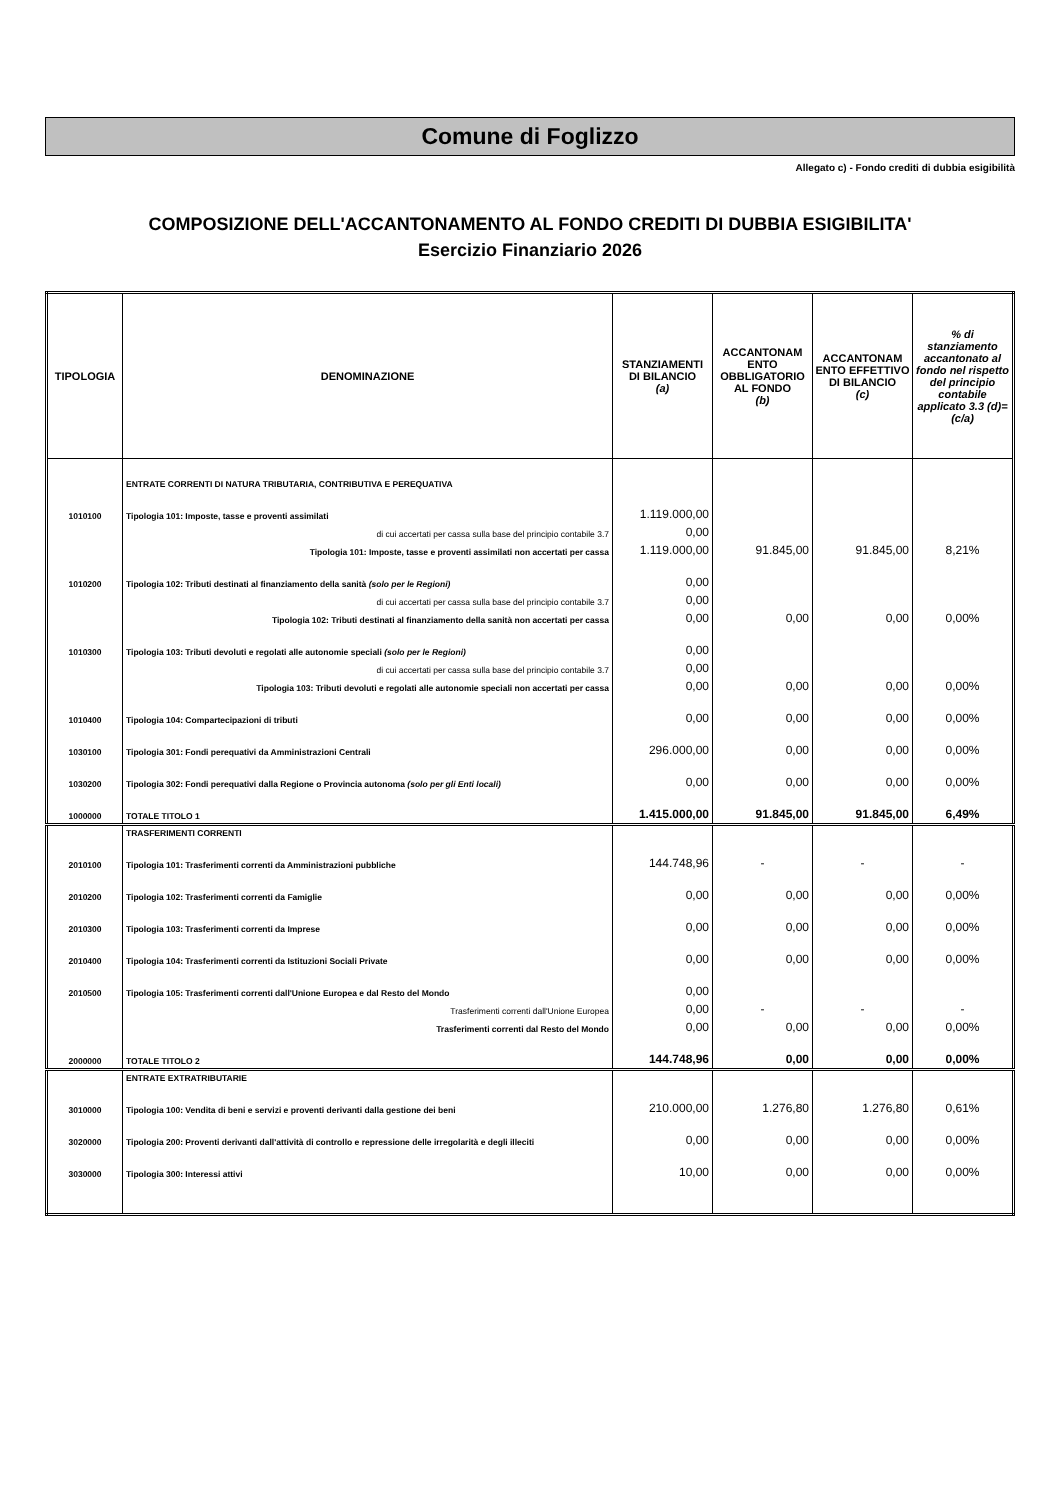Comune di Foglizzo
Allegato c) - Fondo crediti di dubbia esigibilità
COMPOSIZIONE DELL'ACCANTONAMENTO AL FONDO CREDITI DI DUBBIA ESIGIBILITA'
Esercizio Finanziario 2026
| TIPOLOGIA | DENOMINAZIONE | STANZIAMENTI DI BILANCIO (a) | ACCANTONAM ENTO OBBLIGATORIO AL FONDO (b) | ACCANTONAM ENTO EFFETTIVO DI BILANCIO (c) | % di stanziamento accantonato al fondo nel rispetto del principio contabile applicato 3.3 (d)=(c/a) |
| --- | --- | --- | --- | --- | --- |
| | ENTRATE CORRENTI DI NATURA TRIBUTARIA, CONTRIBUTIVA E PEREQUATIVA | | | | |
| 1010100 | Tipologia 101: Imposte, tasse e proventi assimilati | 1.119.000,00 | | | |
| | di cui accertati per cassa sulla base del principio contabile 3.7 | 0,00 | | | |
| | Tipologia 101: Imposte, tasse e proventi assimilati non accertati per cassa | 1.119.000,00 | 91.845,00 | 91.845,00 | 8,21% |
| 1010200 | Tipologia 102: Tributi destinati al finanziamento della sanità (solo per le Regioni) | 0,00 | | | |
| | di cui accertati per cassa sulla base del principio contabile 3.7 | 0,00 | | | |
| | Tipologia 102: Tributi destinati al finanziamento della sanità non accertati per cassa | 0,00 | 0,00 | 0,00 | 0,00% |
| 1010300 | Tipologia 103: Tributi devoluti e regolati alle autonomie speciali (solo per le Regioni) | 0,00 | | | |
| | di cui accertati per cassa sulla base del principio contabile 3.7 | 0,00 | | | |
| | Tipologia 103: Tributi devoluti e regolati alle autonomie speciali non accertati per cassa | 0,00 | 0,00 | 0,00 | 0,00% |
| 1010400 | Tipologia 104: Compartecipazioni di tributi | 0,00 | 0,00 | 0,00 | 0,00% |
| 1030100 | Tipologia 301: Fondi perequativi da Amministrazioni Centrali | 296.000,00 | 0,00 | 0,00 | 0,00% |
| 1030200 | Tipologia 302: Fondi perequativi dalla Regione o Provincia autonoma (solo per gli Enti locali) | 0,00 | 0,00 | 0,00 | 0,00% |
| 1000000 | TOTALE TITOLO 1 | 1.415.000,00 | 91.845,00 | 91.845,00 | 6,49% |
| | TRASFERIMENTI CORRENTI | | | | |
| 2010100 | Tipologia 101: Trasferimenti correnti da Amministrazioni pubbliche | 144.748,96 | - | - | - |
| 2010200 | Tipologia 102: Trasferimenti correnti da Famiglie | 0,00 | 0,00 | 0,00 | 0,00% |
| 2010300 | Tipologia 103: Trasferimenti correnti da Imprese | 0,00 | 0,00 | 0,00 | 0,00% |
| 2010400 | Tipologia 104: Trasferimenti correnti da Istituzioni Sociali Private | 0,00 | 0,00 | 0,00 | 0,00% |
| 2010500 | Tipologia 105: Trasferimenti correnti dall'Unione Europea e dal Resto del Mondo | 0,00 | | | |
| | Trasferimenti correnti dall'Unione Europea | 0,00 | - | - | - |
| | Trasferimenti correnti dal Resto del Mondo | 0,00 | 0,00 | 0,00 | 0,00% |
| 2000000 | TOTALE TITOLO 2 | 144.748,96 | 0,00 | 0,00 | 0,00% |
| | ENTRATE EXTRATRIBUTARIE | | | | |
| 3010000 | Tipologia 100: Vendita di beni e servizi e proventi derivanti dalla gestione dei beni | 210.000,00 | 1.276,80 | 1.276,80 | 0,61% |
| 3020000 | Tipologia 200: Proventi derivanti dall'attività di controllo e repressione delle irregolarità e degli illeciti | 0,00 | 0,00 | 0,00 | 0,00% |
| 3030000 | Tipologia 300: Interessi attivi | 10,00 | 0,00 | 0,00 | 0,00% |